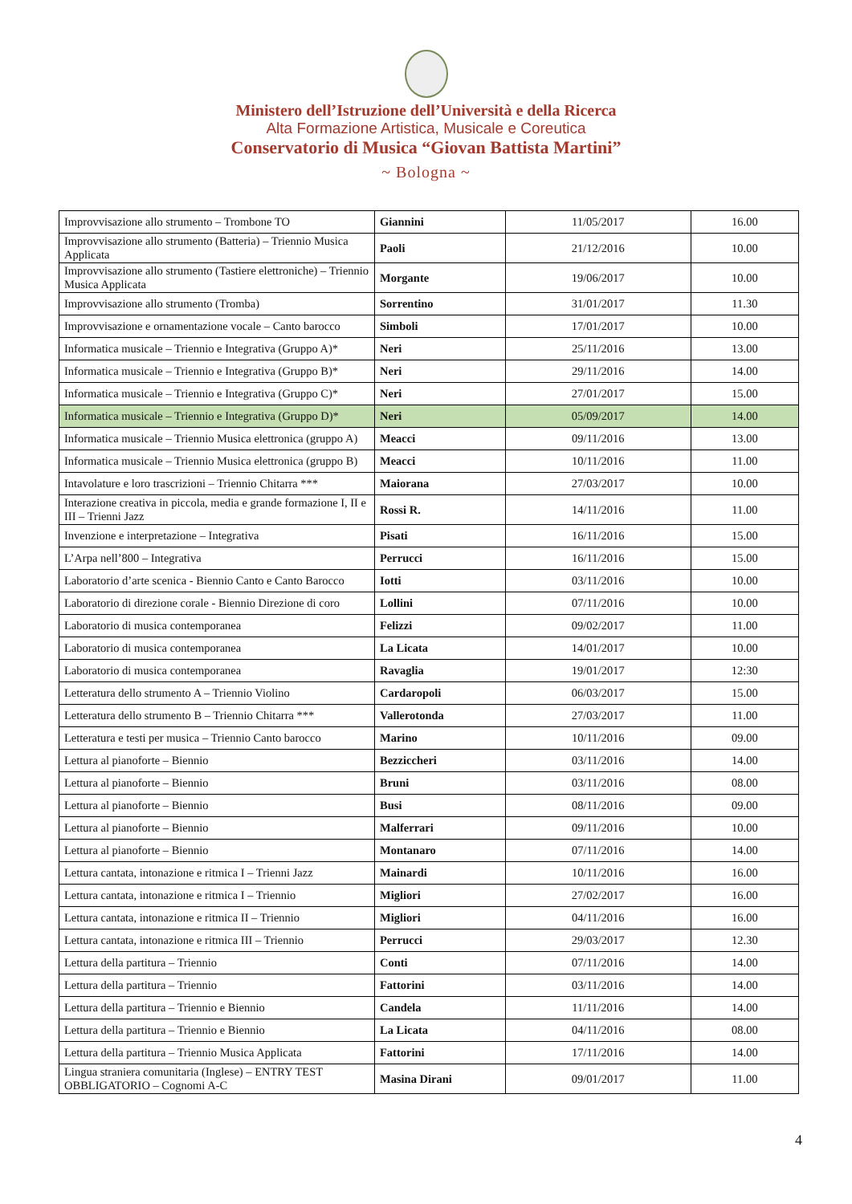Ministero dell’Istruzione dell’Università e della Ricerca
Alta Formazione Artistica, Musicale e Coreutica
Conservatorio di Musica “Giovan Battista Martini”
~ Bologna ~
| Improvvisazione allo strumento – Trombone TO | Giannini | 11/05/2017 | 16.00 |
| Improvvisazione allo strumento (Batteria) – Triennio Musica Applicata | Paoli | 21/12/2016 | 10.00 |
| Improvvisazione allo strumento (Tastiere elettroniche) – Triennio Musica Applicata | Morgante | 19/06/2017 | 10.00 |
| Improvvisazione allo strumento (Tromba) | Sorrentino | 31/01/2017 | 11.30 |
| Improvvisazione e ornamentazione vocale – Canto barocco | Simboli | 17/01/2017 | 10.00 |
| Informatica musicale – Triennio e Integrativa (Gruppo A)* | Neri | 25/11/2016 | 13.00 |
| Informatica musicale – Triennio e Integrativa (Gruppo B)* | Neri | 29/11/2016 | 14.00 |
| Informatica musicale – Triennio e Integrativa (Gruppo C)* | Neri | 27/01/2017 | 15.00 |
| Informatica musicale – Triennio e Integrativa (Gruppo D)* | Neri | 05/09/2017 | 14.00 |
| Informatica musicale – Triennio Musica elettronica (gruppo A) | Meacci | 09/11/2016 | 13.00 |
| Informatica musicale – Triennio Musica elettronica (gruppo B) | Meacci | 10/11/2016 | 11.00 |
| Intavolature e loro trascrizioni – Triennio Chitarra *** | Maiorana | 27/03/2017 | 10.00 |
| Interazione creativa in piccola, media e grande formazione I, II e III – Trienni Jazz | Rossi R. | 14/11/2016 | 11.00 |
| Invenzione e interpretazione – Integrativa | Pisati | 16/11/2016 | 15.00 |
| L’Arpa nell’800 – Integrativa | Perrucci | 16/11/2016 | 15.00 |
| Laboratorio d’arte scenica - Biennio Canto e Canto Barocco | Iotti | 03/11/2016 | 10.00 |
| Laboratorio di direzione corale - Biennio Direzione di coro | Lollini | 07/11/2016 | 10.00 |
| Laboratorio di musica contemporanea | Felizzi | 09/02/2017 | 11.00 |
| Laboratorio di musica contemporanea | La Licata | 14/01/2017 | 10.00 |
| Laboratorio di musica contemporanea | Ravaglia | 19/01/2017 | 12:30 |
| Letteratura dello strumento A – Triennio Violino | Cardaropoli | 06/03/2017 | 15.00 |
| Letteratura dello strumento B – Triennio Chitarra *** | Vallerotonda | 27/03/2017 | 11.00 |
| Letteratura e testi per musica – Triennio Canto barocco | Marino | 10/11/2016 | 09.00 |
| Lettura al pianoforte – Biennio | Bezziccheri | 03/11/2016 | 14.00 |
| Lettura al pianoforte – Biennio | Bruni | 03/11/2016 | 08.00 |
| Lettura al pianoforte – Biennio | Busi | 08/11/2016 | 09.00 |
| Lettura al pianoforte – Biennio | Malferrari | 09/11/2016 | 10.00 |
| Lettura al pianoforte – Biennio | Montanaro | 07/11/2016 | 14.00 |
| Lettura cantata, intonazione e ritmica I – Trienni Jazz | Mainardi | 10/11/2016 | 16.00 |
| Lettura cantata, intonazione e ritmica I – Triennio | Migliori | 27/02/2017 | 16.00 |
| Lettura cantata, intonazione e ritmica II – Triennio | Migliori | 04/11/2016 | 16.00 |
| Lettura cantata, intonazione e ritmica III – Triennio | Perrucci | 29/03/2017 | 12.30 |
| Lettura della partitura – Triennio | Conti | 07/11/2016 | 14.00 |
| Lettura della partitura – Triennio | Fattorini | 03/11/2016 | 14.00 |
| Lettura della partitura – Triennio e Biennio | Candela | 11/11/2016 | 14.00 |
| Lettura della partitura – Triennio e Biennio | La Licata | 04/11/2016 | 08.00 |
| Lettura della partitura – Triennio Musica Applicata | Fattorini | 17/11/2016 | 14.00 |
| Lingua straniera comunitaria (Inglese) – ENTRY TEST OBBLIGATORIO – Cognomi A-C | Masina Dirani | 09/01/2017 | 11.00 |
4